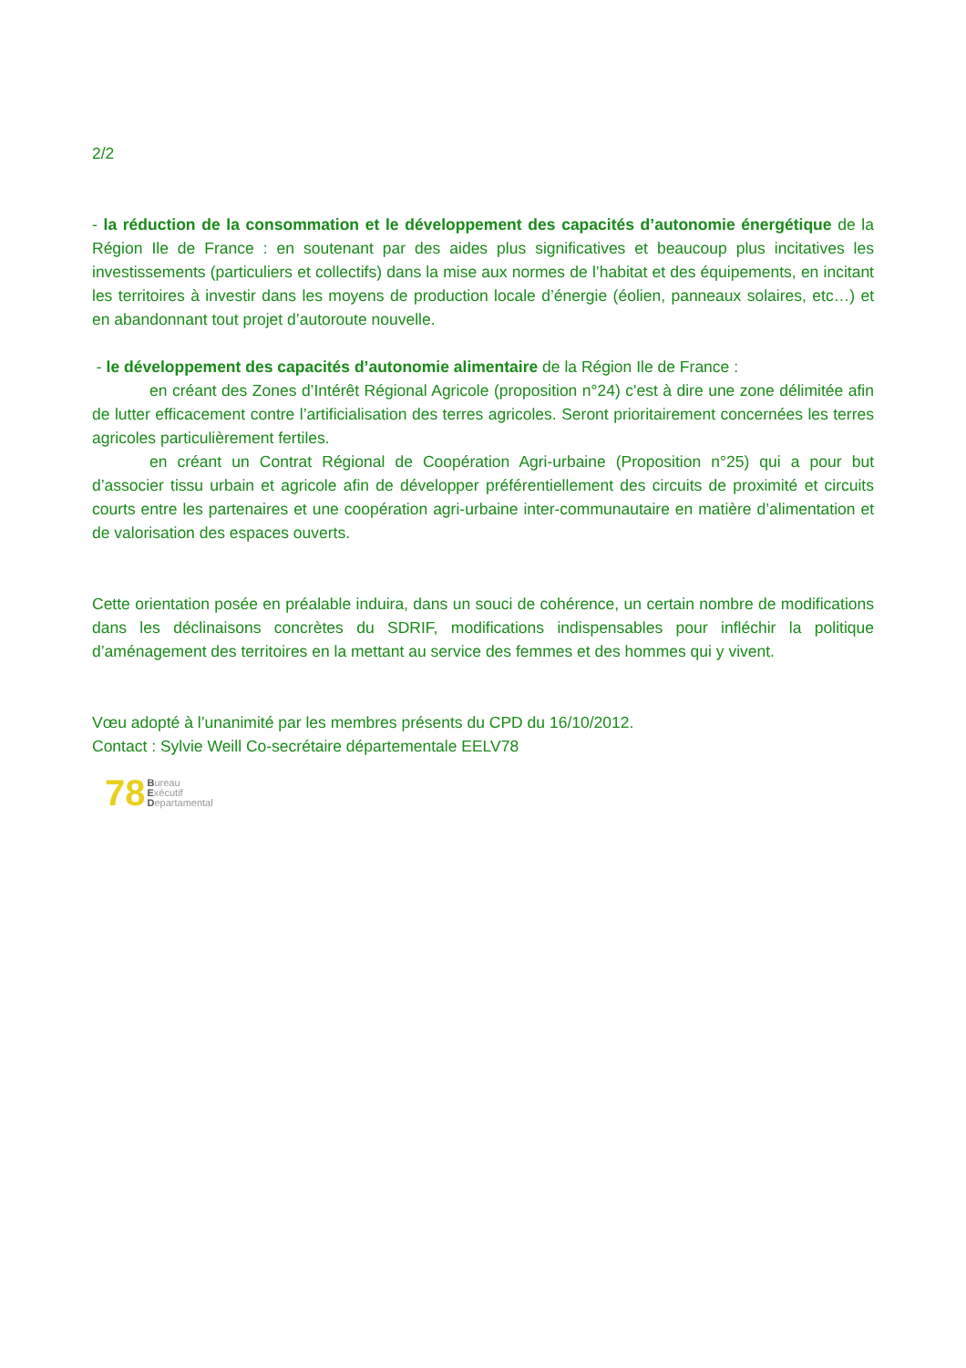2/2
- la réduction de la consommation et le développement des capacités d’autonomie énergétique de la Région Ile de France : en soutenant par des aides plus significatives et beaucoup plus incitatives les investissements (particuliers et collectifs) dans la mise aux normes de l’habitat et des équipements, en incitant les territoires à investir dans les moyens de production locale d’énergie (éolien, panneaux solaires, etc…) et en abandonnant tout projet d’autoroute nouvelle.
- le développement des capacités d’autonomie alimentaire de la Région Ile de France :
en créant des Zones d’Intérêt Régional Agricole (proposition n°24) c'est à dire une zone délimitée afin de lutter efficacement contre l’artificialisation des terres agricoles. Seront prioritairement concernées les terres agricoles particulièrement fertiles.
en créant un Contrat Régional de Coopération Agri-urbaine (Proposition n°25) qui a pour but d’associer tissu urbain et agricole afin de développer préférentiellement des circuits de proximité et circuits courts entre les partenaires et une coopération agri-urbaine inter-communautaire en matière d’alimentation et de valorisation des espaces ouverts.
Cette orientation posée en préalable induira, dans un souci de cohérence, un certain nombre de modifications dans les déclinaisons concrètes du SDRIF, modifications indispensables pour infléchir la politique d’aménagement des territoires en la mettant au service des femmes et des hommes qui y vivent.
Vœu adopté à l’unanimité par les membres présents du CPD du 16/10/2012.
Contact : Sylvie Weill Co-secrétaire départementale EELV78
78 Bureau
Exécutif
Departamental